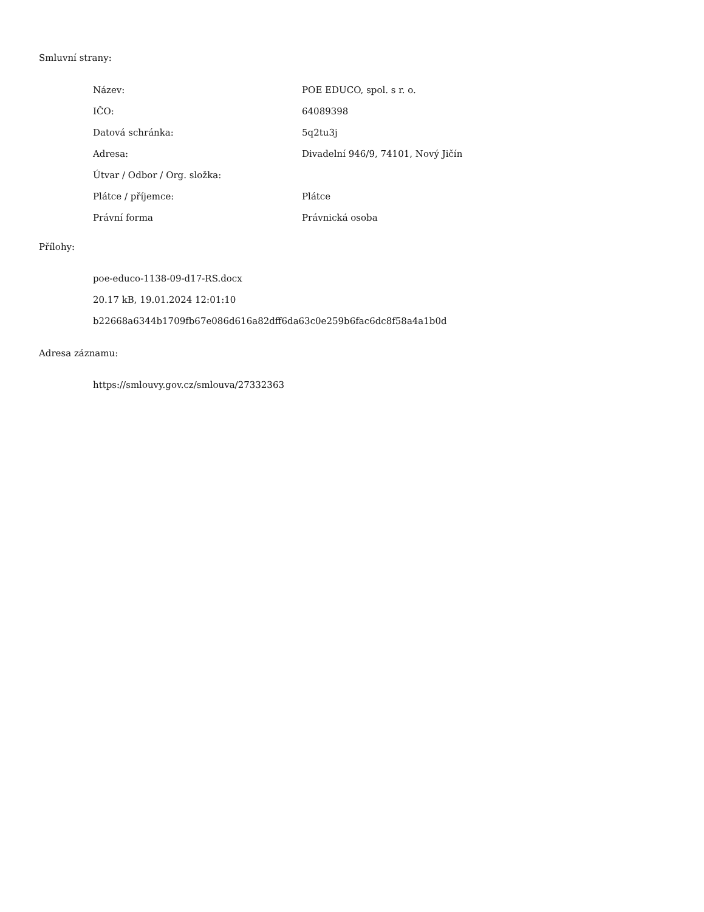Smluvní strany:
| Název: | POE EDUCO, spol. s r. o. |
| IČO: | 64089398 |
| Datová schránka: | 5q2tu3j |
| Adresa: | Divadelní 946/9, 74101, Nový Jičín |
| Útvar / Odbor / Org. složka: | |
| Plátce / příjemce: | Plátce |
| Právní forma | Právnická osoba |
Přílohy:
poe-educo-1138-09-d17-RS.docx
20.17 kB, 19.01.2024 12:01:10
b22668a6344b1709fb67e086d616a82dff6da63c0e259b6fac6dc8f58a4a1b0d
Adresa záznamu:
https://smlouvy.gov.cz/smlouva/27332363